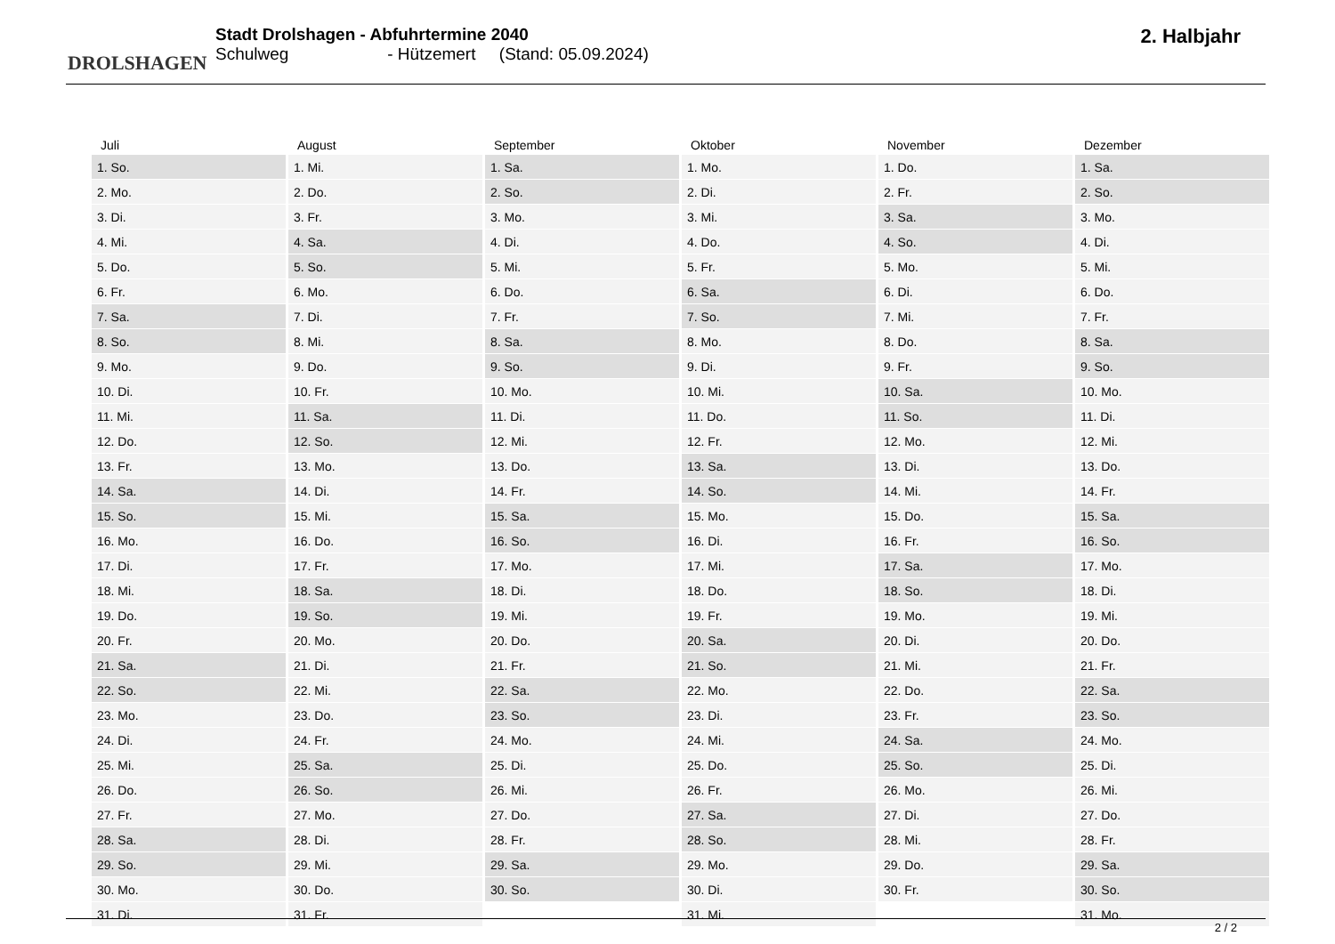DROLSHAGEN
Stadt Drolshagen - Abfuhrtermine 2040
Schulweg - Hützemert (Stand: 05.09.2024)
2. Halbjahr
| Juli | August | September | Oktober | November | Dezember |
| --- | --- | --- | --- | --- | --- |
| 1. So. | 1. Mi. | 1. Sa. | 1. Mo. | 1. Do. | 1. Sa. |
| 2. Mo. | 2. Do. | 2. So. | 2. Di. | 2. Fr. | 2. So. |
| 3. Di. | 3. Fr. | 3. Mo. | 3. Mi. | 3. Sa. | 3. Mo. |
| 4. Mi. | 4. Sa. | 4. Di. | 4. Do. | 4. So. | 4. Di. |
| 5. Do. | 5. So. | 5. Mi. | 5. Fr. | 5. Mo. | 5. Mi. |
| 6. Fr. | 6. Mo. | 6. Do. | 6. Sa. | 6. Di. | 6. Do. |
| 7. Sa. | 7. Di. | 7. Fr. | 7. So. | 7. Mi. | 7. Fr. |
| 8. So. | 8. Mi. | 8. Sa. | 8. Mo. | 8. Do. | 8. Sa. |
| 9. Mo. | 9. Do. | 9. So. | 9. Di. | 9. Fr. | 9. So. |
| 10. Di. | 10. Fr. | 10. Mo. | 10. Mi. | 10. Sa. | 10. Mo. |
| 11. Mi. | 11. Sa. | 11. Di. | 11. Do. | 11. So. | 11. Di. |
| 12. Do. | 12. So. | 12. Mi. | 12. Fr. | 12. Mo. | 12. Mi. |
| 13. Fr. | 13. Mo. | 13. Do. | 13. Sa. | 13. Di. | 13. Do. |
| 14. Sa. | 14. Di. | 14. Fr. | 14. So. | 14. Mi. | 14. Fr. |
| 15. So. | 15. Mi. | 15. Sa. | 15. Mo. | 15. Do. | 15. Sa. |
| 16. Mo. | 16. Do. | 16. So. | 16. Di. | 16. Fr. | 16. So. |
| 17. Di. | 17. Fr. | 17. Mo. | 17. Mi. | 17. Sa. | 17. Mo. |
| 18. Mi. | 18. Sa. | 18. Di. | 18. Do. | 18. So. | 18. Di. |
| 19. Do. | 19. So. | 19. Mi. | 19. Fr. | 19. Mo. | 19. Mi. |
| 20. Fr. | 20. Mo. | 20. Do. | 20. Sa. | 20. Di. | 20. Do. |
| 21. Sa. | 21. Di. | 21. Fr. | 21. So. | 21. Mi. | 21. Fr. |
| 22. So. | 22. Mi. | 22. Sa. | 22. Mo. | 22. Do. | 22. Sa. |
| 23. Mo. | 23. Do. | 23. So. | 23. Di. | 23. Fr. | 23. So. |
| 24. Di. | 24. Fr. | 24. Mo. | 24. Mi. | 24. Sa. | 24. Mo. |
| 25. Mi. | 25. Sa. | 25. Di. | 25. Do. | 25. So. | 25. Di. |
| 26. Do. | 26. So. | 26. Mi. | 26. Fr. | 26. Mo. | 26. Mi. |
| 27. Fr. | 27. Mo. | 27. Do. | 27. Sa. | 27. Di. | 27. Do. |
| 28. Sa. | 28. Di. | 28. Fr. | 28. So. | 28. Mi. | 28. Fr. |
| 29. So. | 29. Mi. | 29. Sa. | 29. Mo. | 29. Do. | 29. Sa. |
| 30. Mo. | 30. Do. | 30. So. | 30. Di. | 30. Fr. | 30. So. |
| 31. Di. | 31. Fr. | | 31. Mi. | | 31. Mo. |
2 / 2